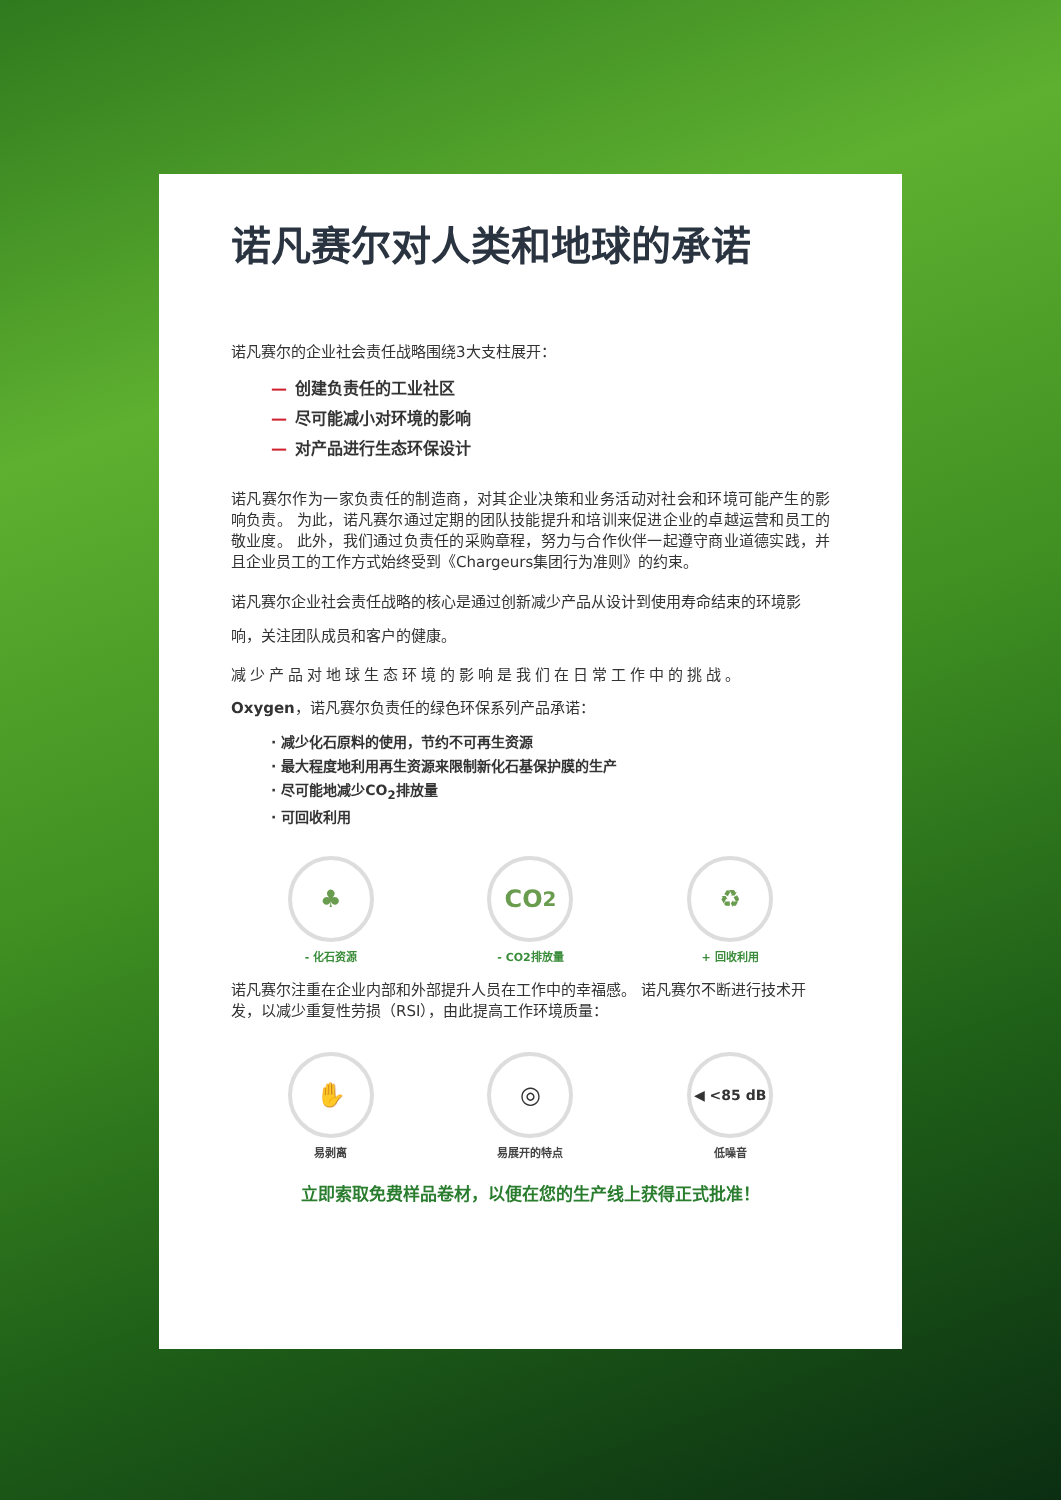诺凡赛尔对人类和地球的承诺
诺凡赛尔的企业社会责任战略围绕3大支柱展开：
— 创建负责任的工业社区
— 尽可能减小对环境的影响
— 对产品进行生态环保设计
诺凡赛尔作为一家负责任的制造商，对其企业决策和业务活动对社会和环境可能产生的影响负责。 为此，诺凡赛尔通过定期的团队技能提升和培训来促进企业的卓越运营和员工的敬业度。 此外，我们通过负责任的采购章程，努力与合作伙伴一起遵守商业道德实践，并且企业员工的工作方式始终受到《Chargeurs集团行为准则》的约束。
诺凡赛尔企业社会责任战略的核心是通过创新减少产品从设计到使用寿命结束的环境影响，关注团队成员和客户的健康。
减少产品对地球生态环境的影响是我们在日常工作中的挑战。
Oxygen，诺凡赛尔负责任的绿色环保系列产品承诺：
· 减少化石原料的使用，节约不可再生资源
· 最大程度地利用再生资源来限制新化石基保护膜的生产
· 尽可能地减少CO<sub>2</sub>排放量
· 可回收利用
♣
- 化石资源
CO<sub>2</sub>
- CO2排放量
♻
+ 回收利用
诺凡赛尔注重在企业内部和外部提升人员在工作中的幸福感。 诺凡赛尔不断进行技术开发，以减少重复性劳损（RSI），由此提高工作环境质量：
✋
易剥离
◎
易展开的特点
◀ <85 dB
低噪音
立即索取免费样品卷材，以便在您的生产线上获得正式批准！